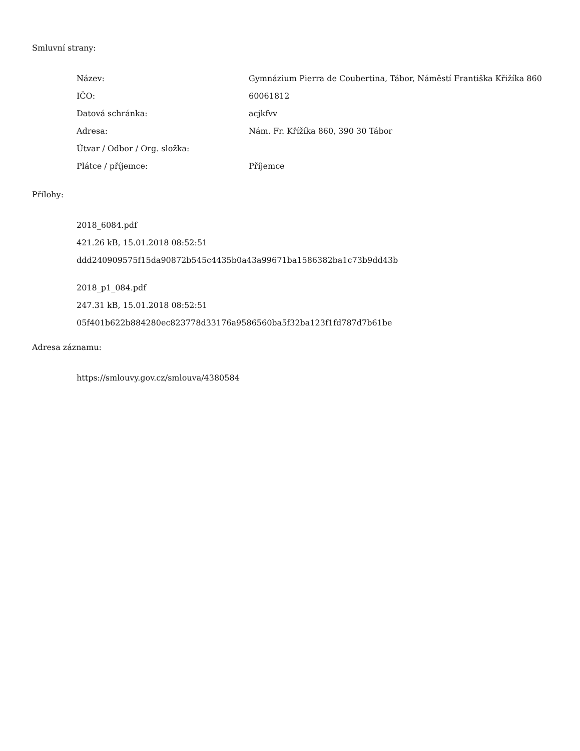Smluvní strany:
| Název: | Gymnázium Pierra de Coubertina, Tábor, Náměstí Františka Křižíka 860 |
| IČO: | 60061812 |
| Datová schránka: | acjkfvv |
| Adresa: | Nám. Fr. Křížíka 860, 390 30 Tábor |
| Útvar / Odbor / Org. složka: | |
| Plátce / příjemce: | Příjemce |
Přílohy:
2018_6084.pdf
421.26 kB, 15.01.2018 08:52:51
ddd240909575f15da90872b545c4435b0a43a99671ba1586382ba1c73b9dd43b
2018_p1_084.pdf
247.31 kB, 15.01.2018 08:52:51
05f401b622b884280ec823778d33176a9586560ba5f32ba123f1fd787d7b61be
Adresa záznamu:
https://smlouvy.gov.cz/smlouva/4380584